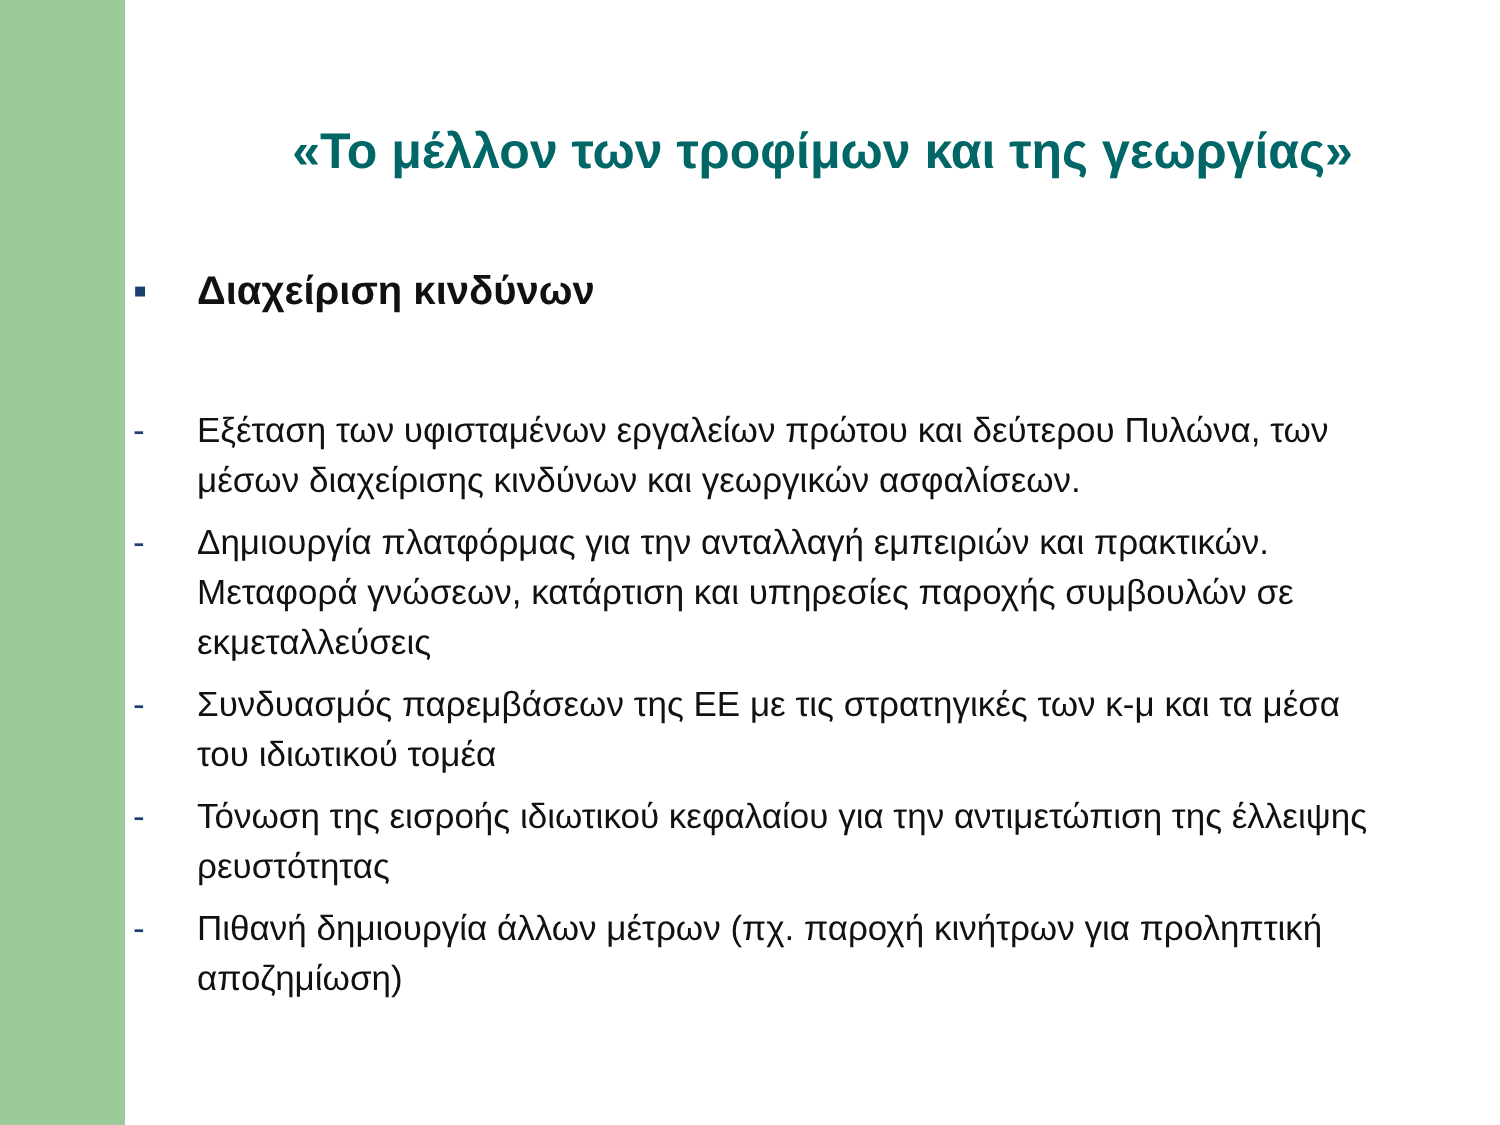«Το μέλλον των τροφίμων και της γεωργίας»
▪ Διαχείριση κινδύνων
- Εξέταση των υφισταμένων εργαλείων πρώτου και δεύτερου Πυλώνα, των μέσων διαχείρισης κινδύνων και γεωργικών ασφαλίσεων.
- Δημιουργία πλατφόρμας για την ανταλλαγή εμπειριών και πρακτικών. Μεταφορά γνώσεων, κατάρτιση και υπηρεσίες παροχής συμβουλών σε εκμεταλλεύσεις
- Συνδυασμός παρεμβάσεων της ΕΕ με τις στρατηγικές των κ-μ και τα μέσα του ιδιωτικού τομέα
- Τόνωση της εισροής ιδιωτικού κεφαλαίου για την αντιμετώπιση της έλλειψης ρευστότητας
- Πιθανή δημιουργία άλλων μέτρων (πχ. παροχή κινήτρων για προληπτική αποζημίωση)